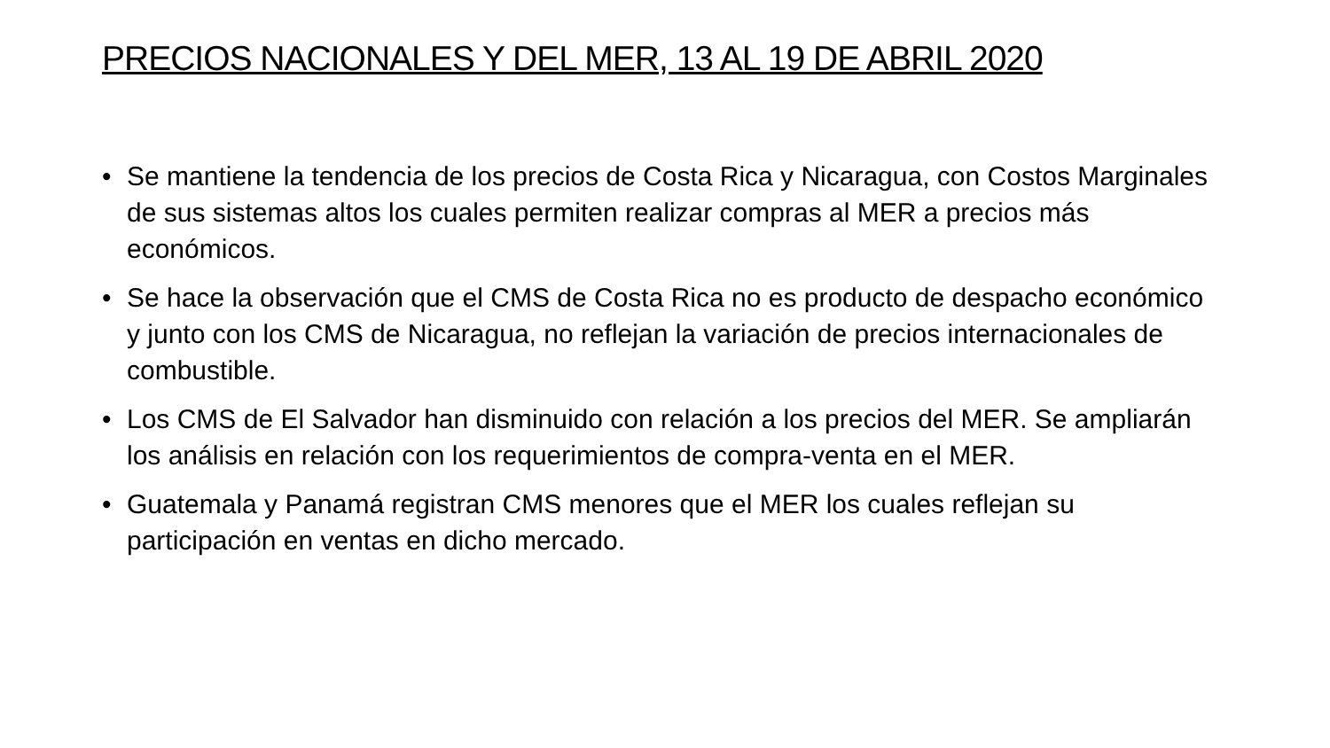PRECIOS NACIONALES Y DEL MER, 13 AL 19 DE ABRIL 2020
• Se mantiene la tendencia de los precios de Costa Rica y Nicaragua, con Costos Marginales de sus sistemas altos los cuales permiten realizar compras al MER a precios más económicos.
• Se hace la observación que el CMS de Costa Rica no es producto de despacho económico y junto con los CMS de Nicaragua, no reflejan la variación de precios internacionales de combustible.
• Los CMS de El Salvador han disminuido con relación a los precios del MER. Se ampliarán los análisis en relación con los requerimientos de compra-venta en el MER.
• Guatemala y Panamá registran CMS menores que el MER los cuales reflejan su participación en ventas en dicho mercado.